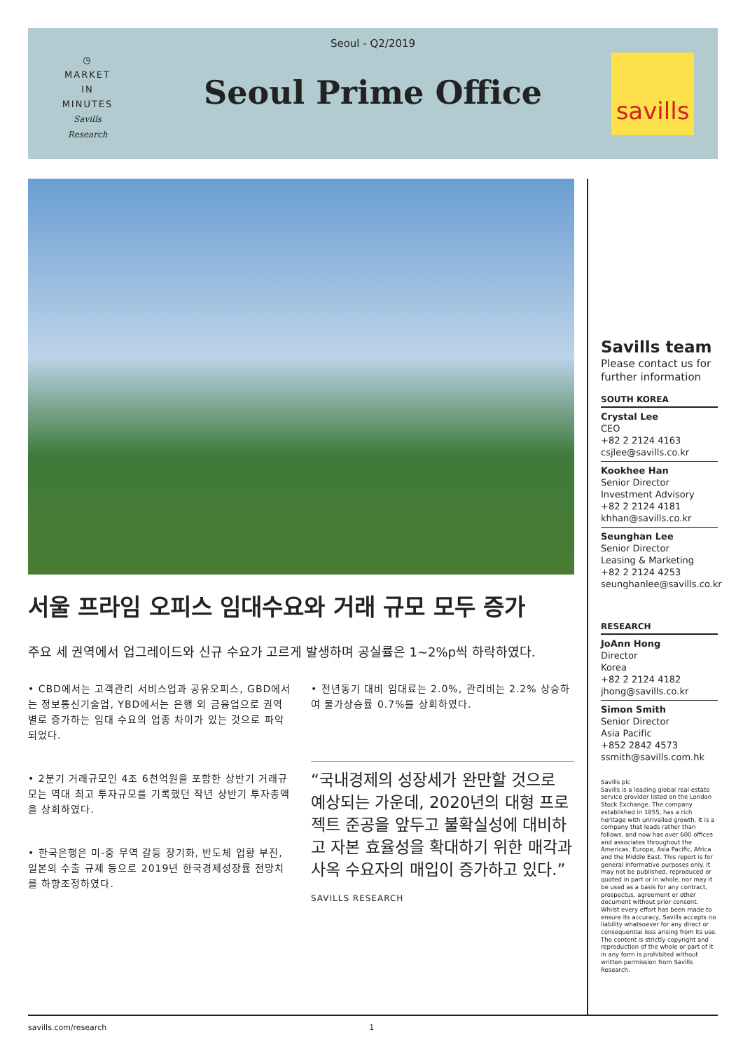Seoul - Q2/2019
◷
MARKET
IN
MINUTES
Savills Research
Seoul Prime Office
savills
서울 프라임 오피스 임대수요와 거래 규모 모두 증가
주요 세 권역에서 업그레이드와 신규 수요가 고르게 발생하며 공실률은 1~2%p씩 하락하였다.
• CBD에서는 고객관리 서비스업과 공유오피스, GBD에서는 정보통신기술업, YBD에서는 은행 외 금융업으로 권역별로 증가하는 임대 수요의 업종 차이가 있는 것으로 파악되었다.
• 2분기 거래규모인 4조 6천억원을 포함한 상반기 거래규모는 역대 최고 투자규모를 기록했던 작년 상반기 투자총액을 상회하였다.
• 한국은행은 미-중 무역 갈등 장기화, 반도체 업황 부진, 일본의 수출 규제 등으로 2019년 한국경제성장률 전망치를 하향조정하였다.
• 전년동기 대비 임대료는 2.0%, 관리비는 2.2% 상승하여 물가상승률 0.7%를 상회하였다.
“국내경제의 성장세가 완만할 것으로 예상되는 가운데, 2020년의 대형 프로젝트 준공을 앞두고 불확실성에 대비하고 자본 효율성을 확대하기 위한 매각과 사옥 수요자의 매입이 증가하고 있다.”
SAVILLS RESEARCH
Savills team
Please contact us for further information
SOUTH KOREA
Crystal Lee
CEO
+82 2 2124 4163
csjlee@savills.co.kr
Kookhee Han
Senior Director
Investment Advisory
+82 2 2124 4181
khhan@savills.co.kr
Seunghan Lee
Senior Director
Leasing & Marketing
+82 2 2124 4253
seunghanlee@savills.co.kr
RESEARCH
JoAnn Hong
Director
Korea
+82 2 2124 4182
jhong@savills.co.kr
Simon Smith
Senior Director
Asia Pacific
+852 2842 4573
ssmith@savills.com.hk
Savills plc
Savills is a leading global real estate service provider listed on the London Stock Exchange. The company established in 1855, has a rich heritage with unrivalled growth. It is a company that leads rather than follows, and now has over 600 offices and associates throughout the Americas, Europe, Asia Pacific, Africa and the Middle East. This report is for general informative purposes only. It may not be published, reproduced or quoted in part or in whole, nor may it be used as a basis for any contract, prospectus, agreement or other document without prior consent. Whilst every effort has been made to ensure its accuracy, Savills accepts no liability whatsoever for any direct or consequential loss arising from its use. The content is strictly copyright and reproduction of the whole or part of it in any form is prohibited without written permission from Savills Research.
savills.com/research 1